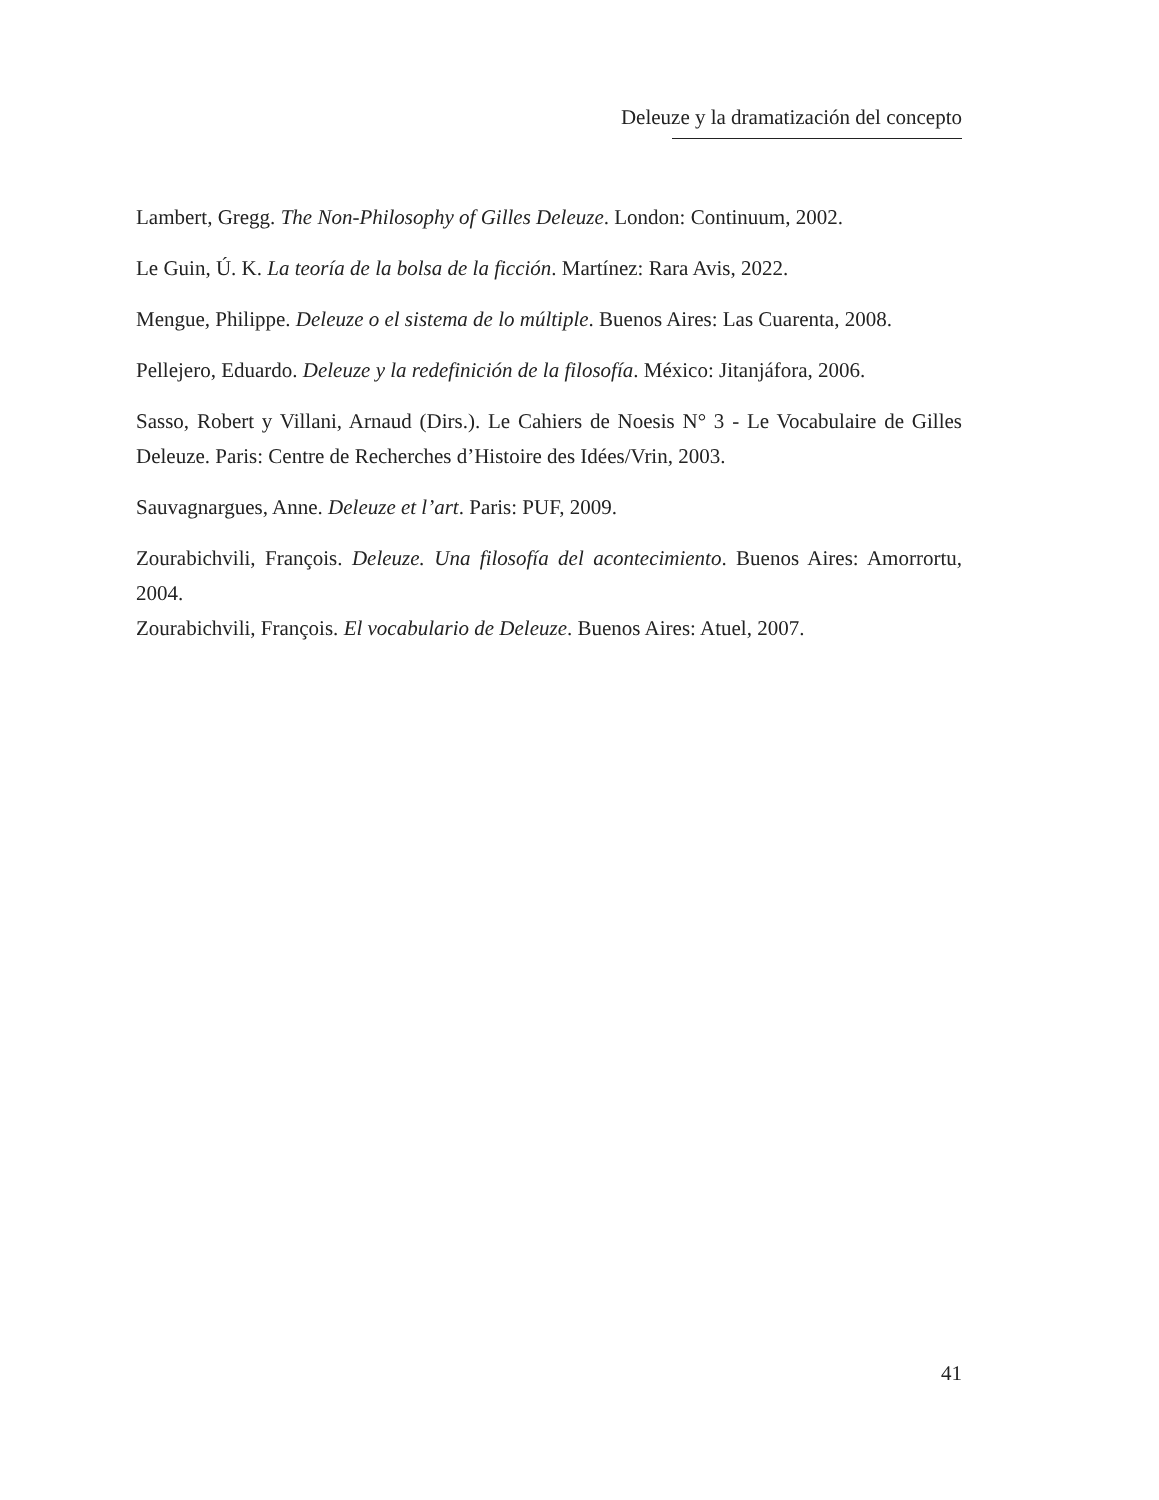Deleuze y la dramatización del concepto
Lambert, Gregg. The Non-Philosophy of Gilles Deleuze. London: Continuum, 2002.
Le Guin, Ú. K. La teoría de la bolsa de la ficción. Martínez: Rara Avis, 2022.
Mengue, Philippe. Deleuze o el sistema de lo múltiple. Buenos Aires: Las Cuarenta, 2008.
Pellejero, Eduardo. Deleuze y la redefinición de la filosofía. México: Jitanjáfora, 2006.
Sasso, Robert y Villani, Arnaud (Dirs.). Le Cahiers de Noesis N° 3 - Le Vocabulaire de Gilles Deleuze. Paris: Centre de Recherches d’Histoire des Idées/Vrin, 2003.
Sauvagnargues, Anne. Deleuze et l’art. Paris: PUF, 2009.
Zourabichvili, François. Deleuze. Una filosofía del acontecimiento. Buenos Aires: Amorrortu, 2004.
Zourabichvili, François. El vocabulario de Deleuze. Buenos Aires: Atuel, 2007.
41